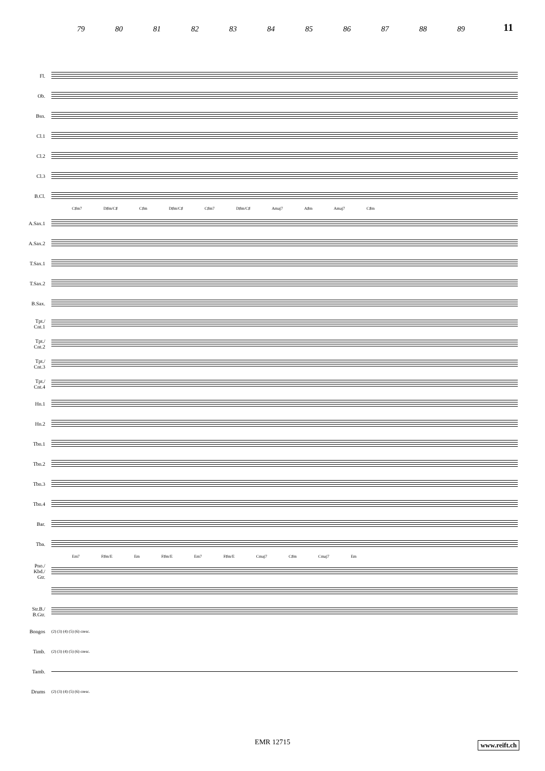79 80 81 82 83 84 85 86 87 88 89
11
Fl.
Ob.
Bsn.
Cl.1
Cl.2
Cl.3
B.Cl.
C♯m7 D♯m/C♯ C♯m D♯m/C♯ C♯m7 D♯m/C♯ Amaj7 A♯m Amaj7 C♯m
A.Sax.1
A.Sax.2
T.Sax.1
T.Sax.2
B.Sax.
Tpt./
Cnt.1
Tpt./
Cnt.2
Tpt./
Cnt.3
Tpt./
Cnt.4
Hn.1
Hn.2
Tbn.1
Tbn.2
Tbn.3
Tbn.4
Bar.
Tba.
Em7 F♯m/E Em F♯m/E Em7 F♯m/E Cmaj7 C♯m Cmaj7 Em
Pno./
Kbd./
Gtr.
Str.B./
B.Gtr.
Bongos
(2) (3) (4) (5) (6) cresc.
Timb.
(2) (3) (4) (5) (6) cresc.
Tamb.
Drums
(2) (3) (4) (5) (6) cresc.
EMR 12715 www.reift.ch